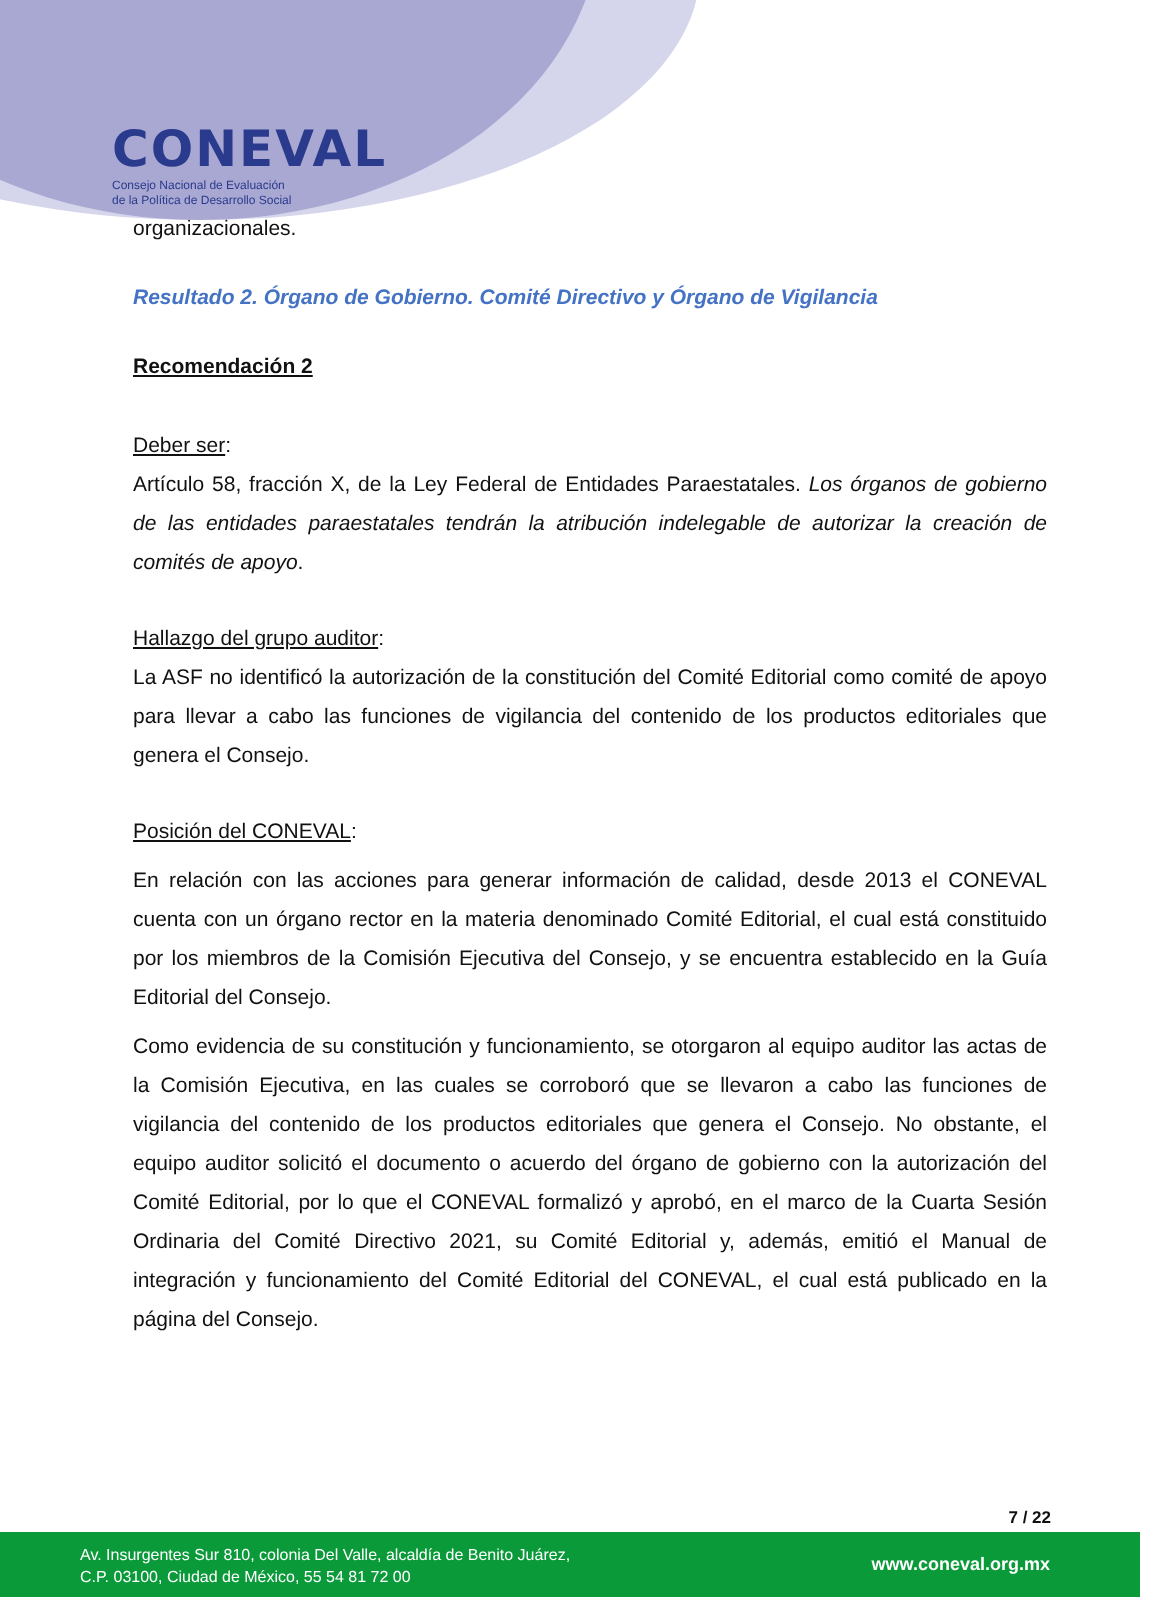CONEVAL
Consejo Nacional de Evaluación
de la Política de Desarrollo Social
organizacionales.
Resultado 2. Órgano de Gobierno. Comité Directivo y Órgano de Vigilancia
Recomendación 2
Deber ser:
Artículo 58, fracción X, de la Ley Federal de Entidades Paraestatales. Los órganos de gobierno de las entidades paraestatales tendrán la atribución indelegable de autorizar la creación de comités de apoyo.
Hallazgo del grupo auditor:
La ASF no identificó la autorización de la constitución del Comité Editorial como comité de apoyo para llevar a cabo las funciones de vigilancia del contenido de los productos editoriales que genera el Consejo.
Posición del CONEVAL:
En relación con las acciones para generar información de calidad, desde 2013 el CONEVAL cuenta con un órgano rector en la materia denominado Comité Editorial, el cual está constituido por los miembros de la Comisión Ejecutiva del Consejo, y se encuentra establecido en la Guía Editorial del Consejo.
Como evidencia de su constitución y funcionamiento, se otorgaron al equipo auditor las actas de la Comisión Ejecutiva, en las cuales se corroboró que se llevaron a cabo las funciones de vigilancia del contenido de los productos editoriales que genera el Consejo. No obstante, el equipo auditor solicitó el documento o acuerdo del órgano de gobierno con la autorización del Comité Editorial, por lo que el CONEVAL formalizó y aprobó, en el marco de la Cuarta Sesión Ordinaria del Comité Directivo 2021, su Comité Editorial y, además, emitió el Manual de integración y funcionamiento del Comité Editorial del CONEVAL, el cual está publicado en la página del Consejo.
7 / 22
Av. Insurgentes Sur 810, colonia Del Valle, alcaldía de Benito Juárez,
C.P. 03100, Ciudad de México, 55 54 81 72 00
www.coneval.org.mx